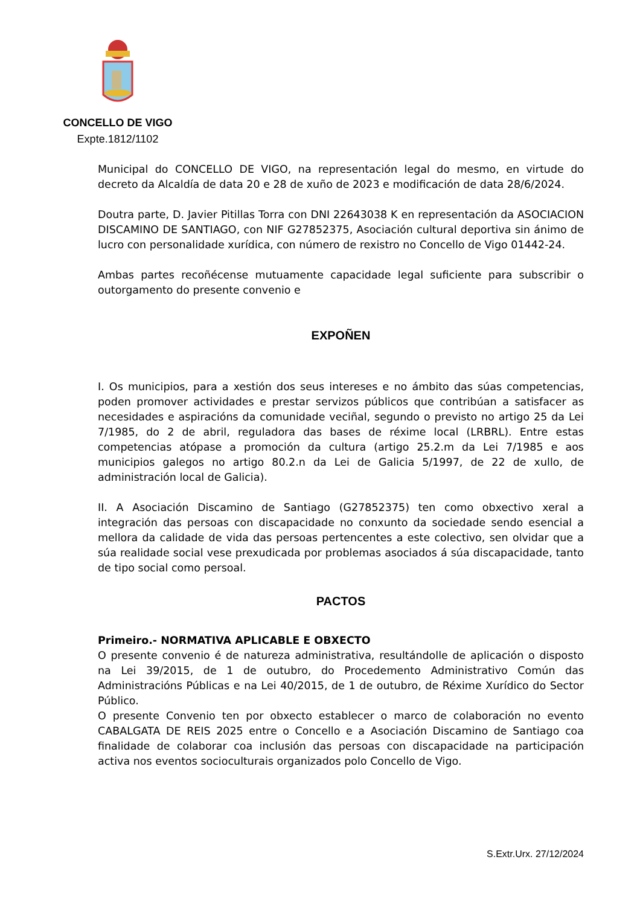CONCELLO DE VIGO
Expte.1812/1102
Municipal do CONCELLO DE VIGO, na representación legal do mesmo, en virtude do decreto da Alcaldía de data 20 e 28 de xuño de 2023 e modificación de data 28/6/2024.
Doutra parte, D. Javier Pitillas Torra con DNI 22643038 K en representación da ASOCIACION DISCAMINO DE SANTIAGO, con NIF G27852375, Asociación cultural deportiva sin ánimo de lucro con personalidade xurídica, con número de rexistro no Concello de Vigo 01442-24.
Ambas partes recoñécense mutuamente capacidade legal suficiente para subscribir o outorgamento do presente convenio e
EXPOÑEN
I. Os municipios, para a xestión dos seus intereses e no ámbito das súas competencias, poden promover actividades e prestar servizos públicos que contribúan a satisfacer as necesidades e aspiracións da comunidade veciñal, segundo o previsto no artigo 25 da Lei 7/1985, do 2 de abril, reguladora das bases de réxime local (LRBRL). Entre estas competencias atópase a promoción da cultura (artigo 25.2.m da Lei 7/1985 e aos municipios galegos no artigo 80.2.n da Lei de Galicia 5/1997, de 22 de xullo, de administración local de Galicia).
II. A Asociación Discamino de Santiago (G27852375) ten como obxectivo xeral a integración das persoas con discapacidade no conxunto da sociedade sendo esencial a mellora da calidade de vida das persoas pertencentes a este colectivo, sen olvidar que a súa realidade social vese prexudicada por problemas asociados á súa discapacidade, tanto de tipo social como persoal.
PACTOS
Primeiro.- NORMATIVA APLICABLE E OBXECTO
O presente convenio é de natureza administrativa, resultándolle de aplicación o disposto na Lei 39/2015, de 1 de outubro, do Procedemento Administrativo Común das Administracións Públicas e na Lei 40/2015, de 1 de outubro, de Réxime Xurídico do Sector Público.
O presente Convenio ten por obxecto establecer o marco de colaboración no evento CABALGATA DE REIS 2025 entre o Concello e a Asociación Discamino de Santiago coa finalidade de colaborar coa inclusión das persoas con discapacidade na participación activa nos eventos socioculturais organizados polo Concello de Vigo.
S.Extr.Urx. 27/12/2024